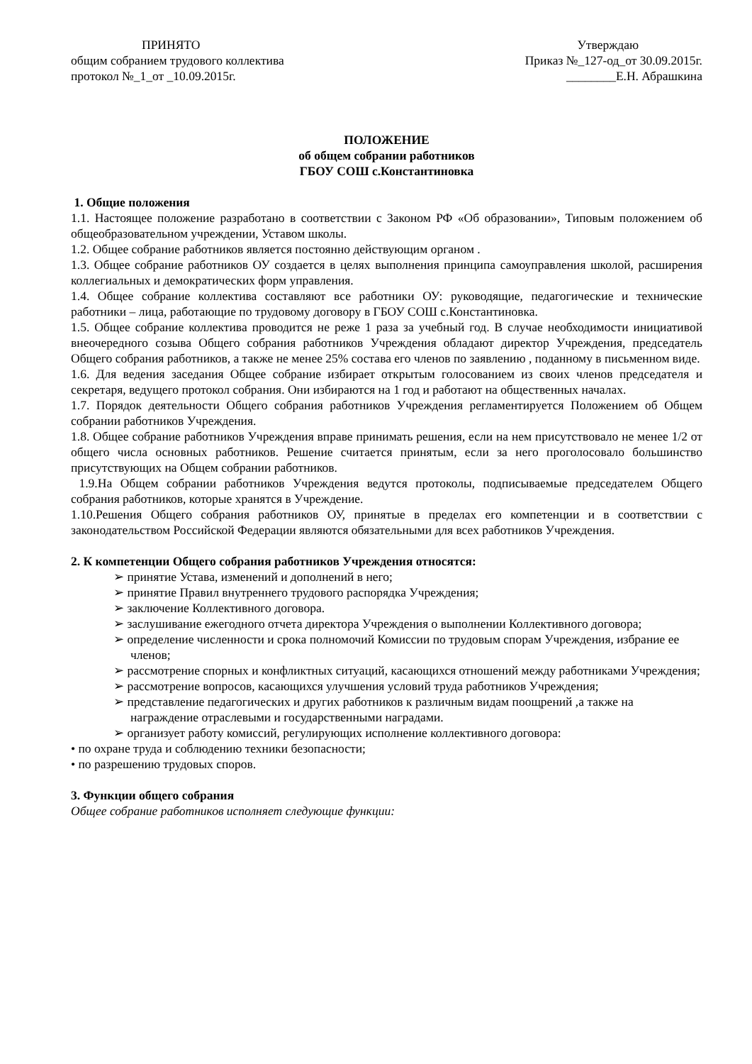ПРИНЯТО
общим собранием трудового коллектива
протокол №_1_от _10.09.2015г.
Утверждаю
Приказ №_127-од_от 30.09.2015г.
________Е.Н. Абрашкина
ПОЛОЖЕНИЕ
об общем собрании работников
ГБОУ СОШ с.Константиновка
1. Общие положения
1.1. Настоящее положение разработано в соответствии с Законом РФ «Об образовании», Типовым положением об общеобразовательном учреждении, Уставом школы.
1.2. Общее собрание работников является постоянно действующим органом .
1.3. Общее собрание работников ОУ создается в целях выполнения принципа самоуправления школой, расширения коллегиальных и демократических форм управления.
1.4. Общее собрание коллектива составляют все работники ОУ: руководящие, педагогические и технические работники – лица, работающие по трудовому договору в ГБОУ СОШ с.Константиновка.
1.5. Общее собрание коллектива проводится не реже 1 раза за учебный год. В случае необходимости инициативой внеочередного созыва Общего собрания работников Учреждения обладают директор Учреждения, председатель Общего собрания работников, а также не менее 25% состава его членов по заявлению , поданному в письменном виде.
1.6. Для ведения заседания Общее собрание избирает открытым голосованием из своих членов председателя и секретаря, ведущего протокол собрания. Они избираются на 1 год и работают на общественных началах.
1.7. Порядок деятельности Общего собрания работников Учреждения регламентируется Положением об Общем собрании работников Учреждения.
1.8. Общее собрание работников Учреждения вправе принимать решения, если на нем присутствовало не менее 1/2 от общего числа основных работников. Решение считается принятым, если за него проголосовало большинство присутствующих на Общем собрании работников.
1.9.На Общем собрании работников Учреждения ведутся протоколы, подписываемые председателем Общего собрания работников, которые хранятся в Учреждение.
1.10.Решения Общего собрания работников ОУ, принятые в пределах его компетенции и в соответствии с законодательством Российской Федерации являются обязательными для всех работников Учреждения.
2. К компетенции Общего собрания работников Учреждения относятся:
➢ принятие Устава, изменений и дополнений в него;
➢ принятие Правил внутреннего трудового распорядка Учреждения;
➢ заключение Коллективного договора.
➢ заслушивание ежегодного отчета директора Учреждения о выполнении Коллективного договора;
➢ определение численности и срока полномочий Комиссии по трудовым спорам Учреждения, избрание ее членов;
➢ рассмотрение спорных и конфликтных ситуаций, касающихся отношений между работниками Учреждения;
➢ рассмотрение вопросов, касающихся улучшения условий труда работников Учреждения;
➢ представление педагогических и других работников к различным видам поощрений ,а также на награждение отраслевыми и государственными наградами.
➢ организует работу комиссий, регулирующих исполнение коллективного договора:
• по охране труда и соблюдению техники безопасности;
• по разрешению трудовых споров.
3. Функции общего собрания
Общее собрание работников исполняет следующие функции: